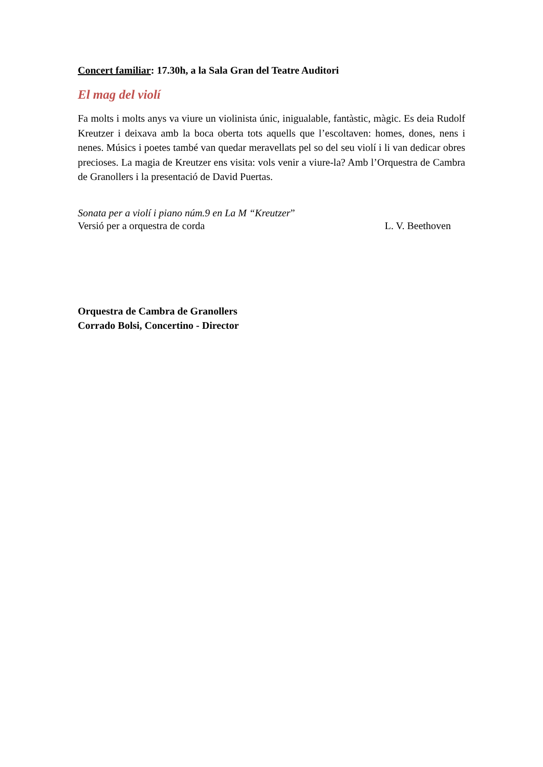Concert familiar: 17.30h, a la Sala Gran del Teatre Auditori
El mag del violí
Fa molts i molts anys va viure un violinista únic, inigualable, fantàstic, màgic. Es deia Rudolf Kreutzer i deixava amb la boca oberta tots aquells que l’escoltaven: homes, dones, nens i nenes. Músics i poetes també van quedar meravellats pel so del seu violí i li van dedicar obres precioses. La magia de Kreutzer ens visita: vols venir a viure-la? Amb l’Orquestra de Cambra de Granollers i la presentació de David Puertas.
Sonata per a violí i piano núm.9 en La M “Kreutzer”
Versió per a orquestra de corda L. V. Beethoven
Orquestra de Cambra de Granollers
Corrado Bolsi, Concertino - Director